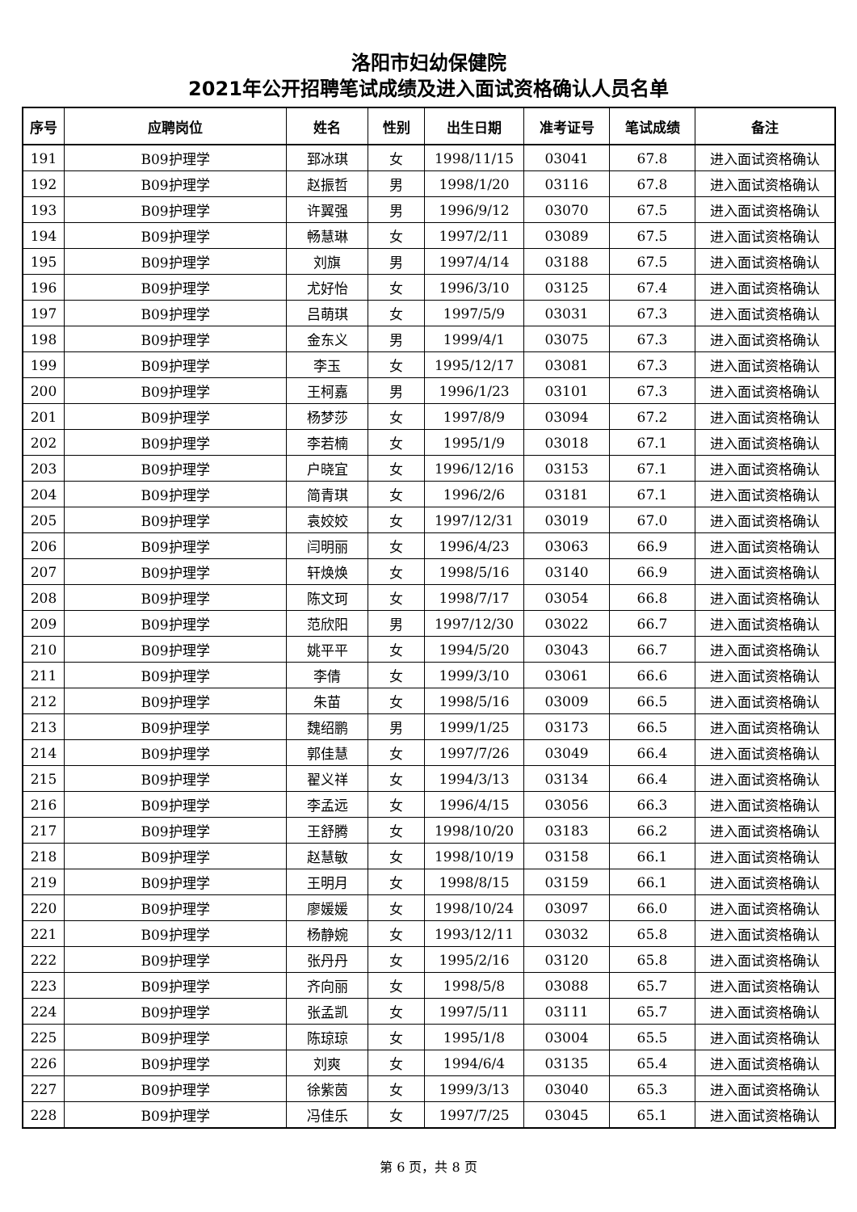洛阳市妇幼保健院
2021年公开招聘笔试成绩及进入面试资格确认人员名单
| 序号 | 应聘岗位 | 姓名 | 性别 | 出生日期 | 准考证号 | 笔试成绩 | 备注 |
| --- | --- | --- | --- | --- | --- | --- | --- |
| 191 | B09护理学 | 郅冰琪 | 女 | 1998/11/15 | 03041 | 67.8 | 进入面试资格确认 |
| 192 | B09护理学 | 赵振哲 | 男 | 1998/1/20 | 03116 | 67.8 | 进入面试资格确认 |
| 193 | B09护理学 | 许翼强 | 男 | 1996/9/12 | 03070 | 67.5 | 进入面试资格确认 |
| 194 | B09护理学 | 畅慧琳 | 女 | 1997/2/11 | 03089 | 67.5 | 进入面试资格确认 |
| 195 | B09护理学 | 刘旗 | 男 | 1997/4/14 | 03188 | 67.5 | 进入面试资格确认 |
| 196 | B09护理学 | 尤好怡 | 女 | 1996/3/10 | 03125 | 67.4 | 进入面试资格确认 |
| 197 | B09护理学 | 吕萌琪 | 女 | 1997/5/9 | 03031 | 67.3 | 进入面试资格确认 |
| 198 | B09护理学 | 金东义 | 男 | 1999/4/1 | 03075 | 67.3 | 进入面试资格确认 |
| 199 | B09护理学 | 李玉 | 女 | 1995/12/17 | 03081 | 67.3 | 进入面试资格确认 |
| 200 | B09护理学 | 王柯嘉 | 男 | 1996/1/23 | 03101 | 67.3 | 进入面试资格确认 |
| 201 | B09护理学 | 杨梦莎 | 女 | 1997/8/9 | 03094 | 67.2 | 进入面试资格确认 |
| 202 | B09护理学 | 李若楠 | 女 | 1995/1/9 | 03018 | 67.1 | 进入面试资格确认 |
| 203 | B09护理学 | 户晓宜 | 女 | 1996/12/16 | 03153 | 67.1 | 进入面试资格确认 |
| 204 | B09护理学 | 简青琪 | 女 | 1996/2/6 | 03181 | 67.1 | 进入面试资格确认 |
| 205 | B09护理学 | 袁姣姣 | 女 | 1997/12/31 | 03019 | 67.0 | 进入面试资格确认 |
| 206 | B09护理学 | 闫明丽 | 女 | 1996/4/23 | 03063 | 66.9 | 进入面试资格确认 |
| 207 | B09护理学 | 轩焕焕 | 女 | 1998/5/16 | 03140 | 66.9 | 进入面试资格确认 |
| 208 | B09护理学 | 陈文珂 | 女 | 1998/7/17 | 03054 | 66.8 | 进入面试资格确认 |
| 209 | B09护理学 | 范欣阳 | 男 | 1997/12/30 | 03022 | 66.7 | 进入面试资格确认 |
| 210 | B09护理学 | 姚平平 | 女 | 1994/5/20 | 03043 | 66.7 | 进入面试资格确认 |
| 211 | B09护理学 | 李倩 | 女 | 1999/3/10 | 03061 | 66.6 | 进入面试资格确认 |
| 212 | B09护理学 | 朱苗 | 女 | 1998/5/16 | 03009 | 66.5 | 进入面试资格确认 |
| 213 | B09护理学 | 魏绍鹏 | 男 | 1999/1/25 | 03173 | 66.5 | 进入面试资格确认 |
| 214 | B09护理学 | 郭佳慧 | 女 | 1997/7/26 | 03049 | 66.4 | 进入面试资格确认 |
| 215 | B09护理学 | 翟义祥 | 女 | 1994/3/13 | 03134 | 66.4 | 进入面试资格确认 |
| 216 | B09护理学 | 李孟远 | 女 | 1996/4/15 | 03056 | 66.3 | 进入面试资格确认 |
| 217 | B09护理学 | 王舒腾 | 女 | 1998/10/20 | 03183 | 66.2 | 进入面试资格确认 |
| 218 | B09护理学 | 赵慧敏 | 女 | 1998/10/19 | 03158 | 66.1 | 进入面试资格确认 |
| 219 | B09护理学 | 王明月 | 女 | 1998/8/15 | 03159 | 66.1 | 进入面试资格确认 |
| 220 | B09护理学 | 廖媛媛 | 女 | 1998/10/24 | 03097 | 66.0 | 进入面试资格确认 |
| 221 | B09护理学 | 杨静婉 | 女 | 1993/12/11 | 03032 | 65.8 | 进入面试资格确认 |
| 222 | B09护理学 | 张丹丹 | 女 | 1995/2/16 | 03120 | 65.8 | 进入面试资格确认 |
| 223 | B09护理学 | 齐向丽 | 女 | 1998/5/8 | 03088 | 65.7 | 进入面试资格确认 |
| 224 | B09护理学 | 张孟凯 | 女 | 1997/5/11 | 03111 | 65.7 | 进入面试资格确认 |
| 225 | B09护理学 | 陈琼琼 | 女 | 1995/1/8 | 03004 | 65.5 | 进入面试资格确认 |
| 226 | B09护理学 | 刘爽 | 女 | 1994/6/4 | 03135 | 65.4 | 进入面试资格确认 |
| 227 | B09护理学 | 徐紫茵 | 女 | 1999/3/13 | 03040 | 65.3 | 进入面试资格确认 |
| 228 | B09护理学 | 冯佳乐 | 女 | 1997/7/25 | 03045 | 65.1 | 进入面试资格确认 |
第 6 页，共 8 页